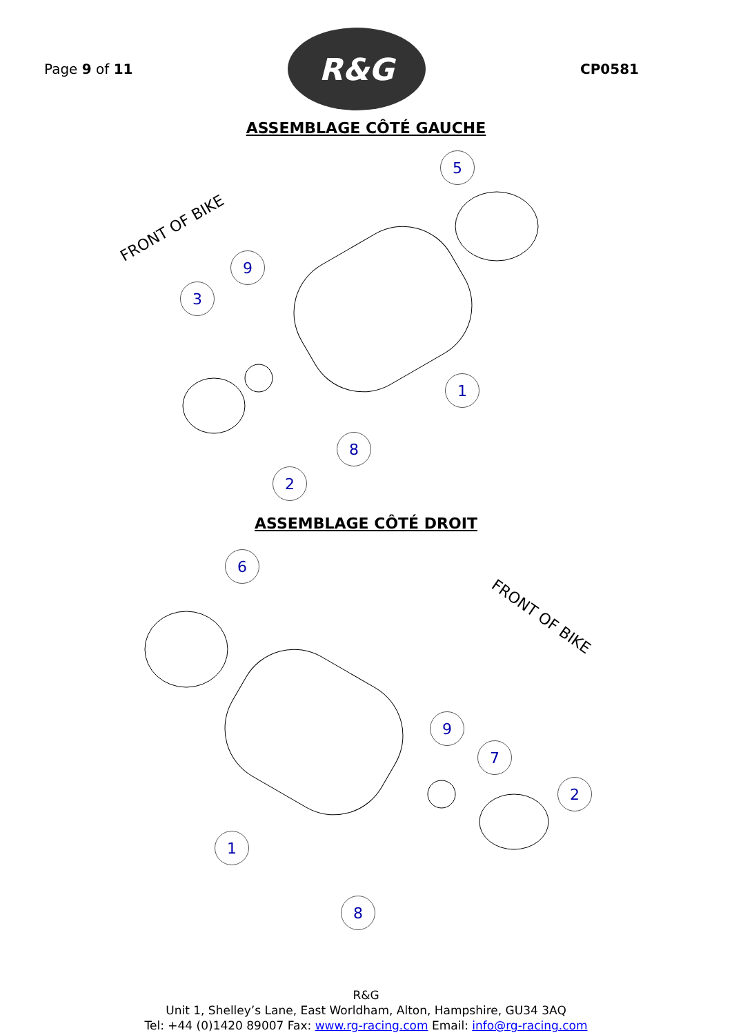Page 9 of 11
R&G
CP0581
ASSEMBLAGE CÔTÉ GAUCHE
FRONT OF BIKE
5
9
3
1
8
2
ASSEMBLAGE CÔTÉ DROIT
FRONT OF BIKE
6
9
7
2
1
8
R&G
Unit 1, Shelley’s Lane, East Worldham, Alton, Hampshire, GU34 3AQ
Tel: +44 (0)1420 89007 Fax: www.rg-racing.com Email: info@rg-racing.com